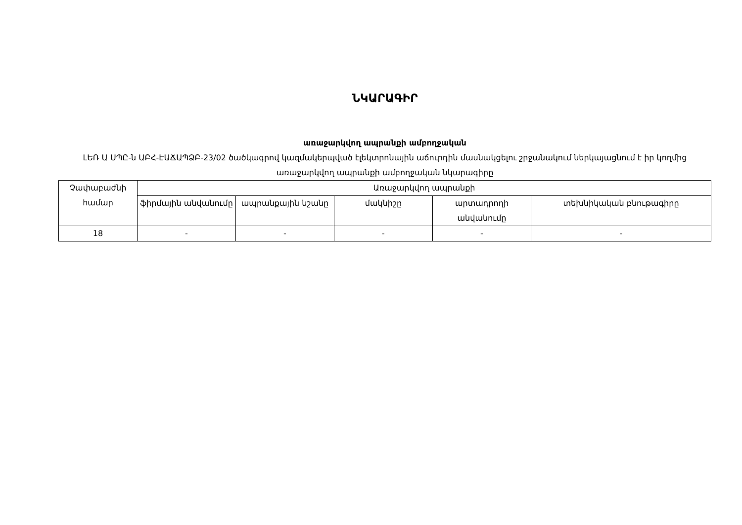ՆԿԱՐԱԳԻՐ
առաջարկվող ապրանքի ամբողջական
ԼԵՌ Ա ՍՊԸ-ն ԱԲՀ-ԷԱՃԱՊՁԲ-23/02 ծածկագրով կազմակերպված էլեկտրոնային աճուրդին մասնակցելու շրջանակում ներկայացնում է իր կողմից առաջարկվող ապրանքի ամբողջական նկարագիրը
| Չափաբաժնի համար | Առաջարկվող ապրանքի | | | | |
| --- | --- | --- | --- | --- | --- |
| | ֆիրմային անվանումը | ապրանքային նշանը | մակնիշը | արտադրողի անվանումը | տեխնիկական բնութագիրը |
| 18 | - | - | - | - | - |